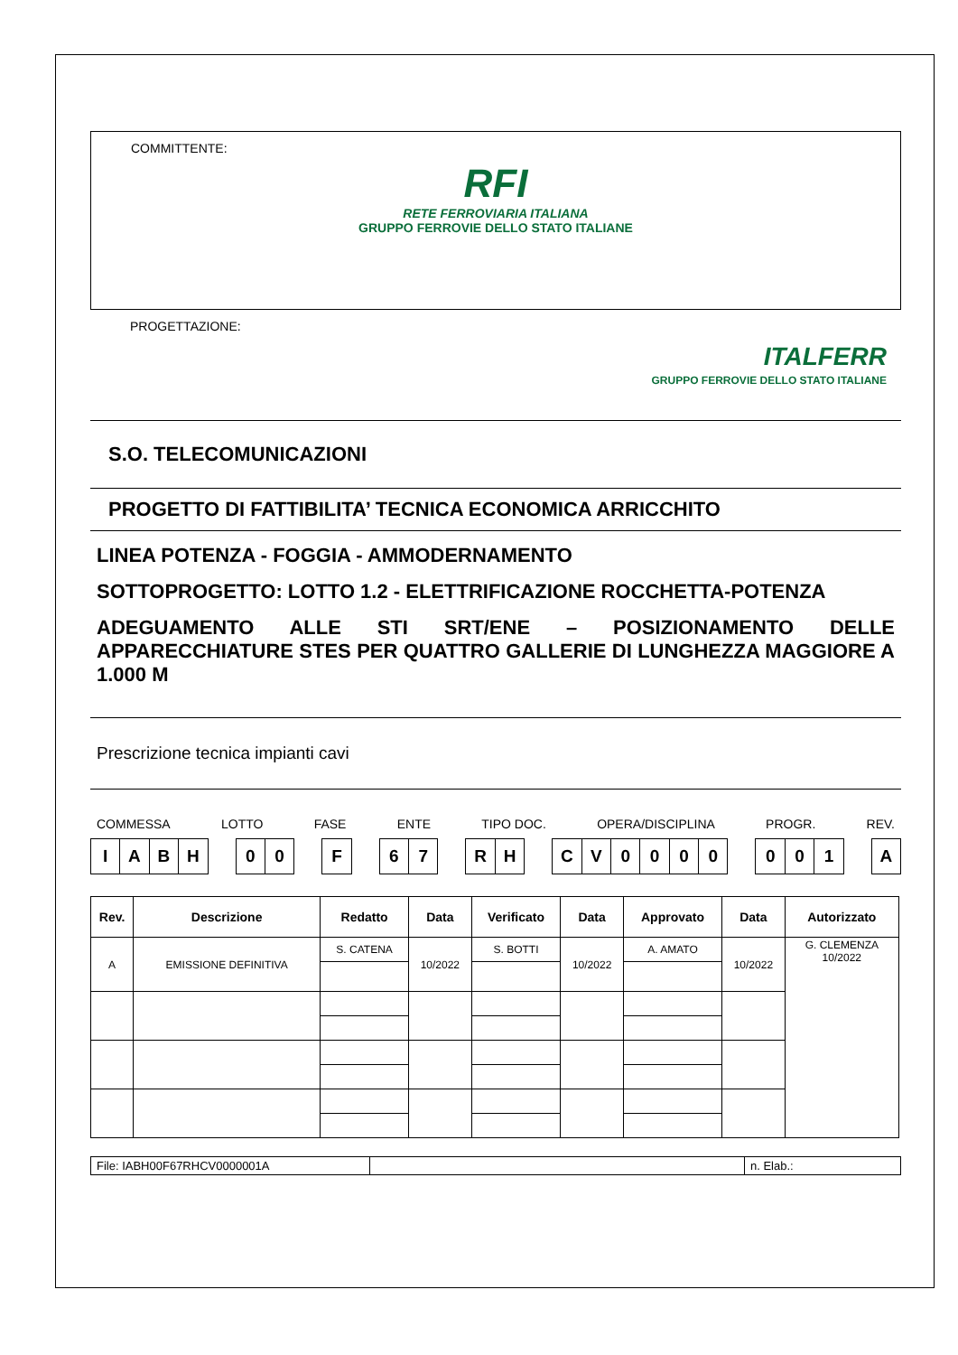COMMITTENTE:
RFI
RETE FERROVIARIA ITALIANA
GRUPPO FERROVIE DELLO STATO ITALIANE
PROGETTAZIONE:
ITALFERR
GRUPPO FERROVIE DELLO STATO ITALIANE
S.O. TELECOMUNICAZIONI
PROGETTO DI FATTIBILITA’ TECNICA ECONOMICA ARRICCHITO
LINEA POTENZA - FOGGIA - AMMODERNAMENTO
SOTTOPROGETTO: LOTTO 1.2 - ELETTRIFICAZIONE ROCCHETTA-POTENZA
ADEGUAMENTO ALLE STI SRT/ENE – POSIZIONAMENTO DELLE APPARECCHIATURE STES PER QUATTRO GALLERIE DI LUNGHEZZA MAGGIORE A 1.000 M
Prescrizione tecnica impianti cavi
COMMESSA LOTTO FASE ENTE TIPO DOC. OPERA/DISCIPLINA PROGR. REV.
| I | A | B | H |
| 0 | 0 |
| F |
| 6 | 7 |
| R | H |
| C | V | 0 | 0 | 0 | 0 |
| 0 | 0 | 1 |
| A |
| Rev. | Descrizione | Redatto | Data | Verificato | Data | Approvato | Data | Autorizzato |
| --- | --- | --- | --- | --- | --- | --- | --- | --- |
| A | EMISSIONE DEFINITIVA | S. CATENA | 10/2022 | S. BOTTI | 10/2022 | A. AMATO | 10/2022 | G. CLEMENZA 10/2022 |
| File: IABH00F67RHCV0000001A | | n. Elab.: |